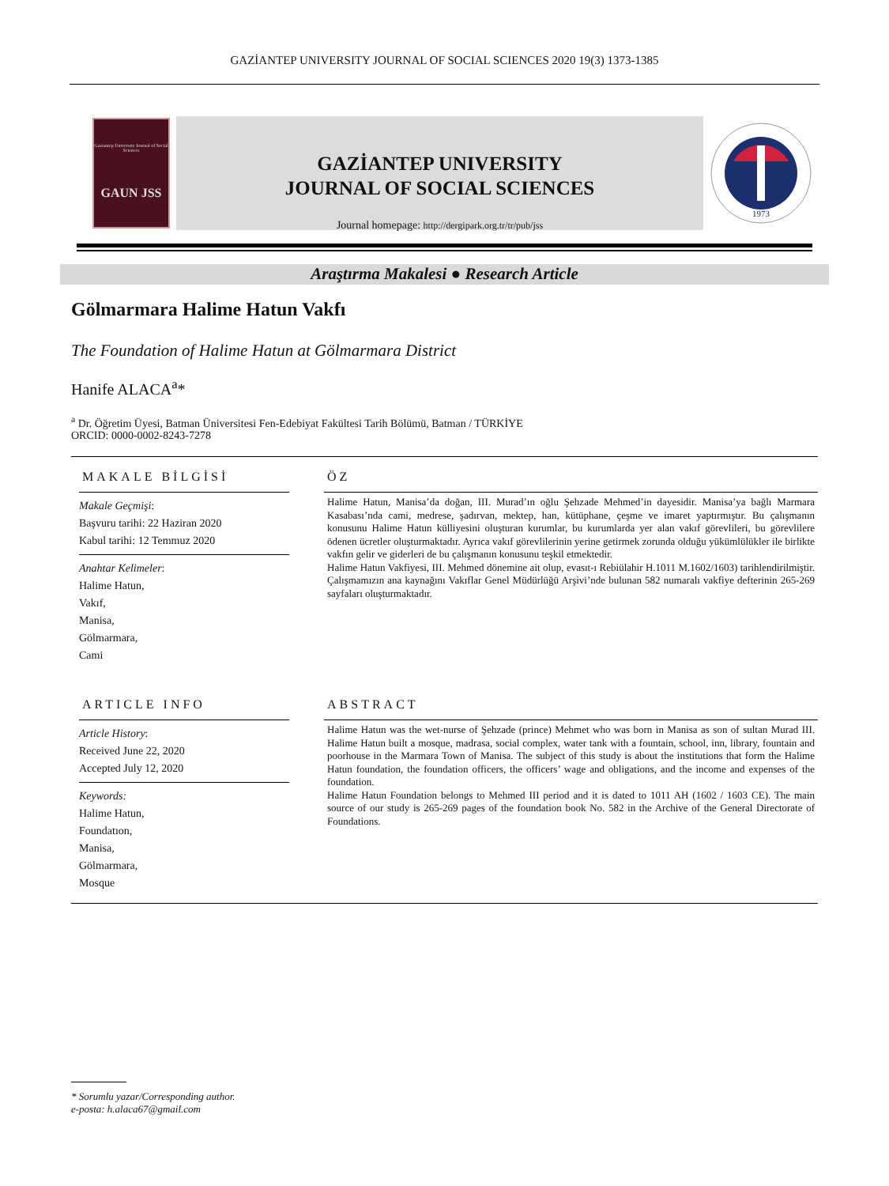GAZİANTEP UNIVERSITY JOURNAL OF SOCIAL SCIENCES 2020 19(3) 1373-1385
Gaziantep University Journal of Social Sciences
GAUN JSS
GAZİANTEP UNIVERSITY
JOURNAL OF SOCIAL SCIENCES
Journal homepage: http://dergipark.org.tr/tr/pub/jss
1973
Araştırma Makalesi ● Research Article
Gölmarmara Halime Hatun Vakfı
The Foundation of Halime Hatun at Gölmarmara District
Hanife ALACA<sup>a</sup>*
<sup>a</sup> Dr. Öğretim Üyesi, Batman Üniversitesi Fen-Edebiyat Fakültesi Tarih Bölümü, Batman / TÜRKİYE
ORCID: 0000-0002-8243-7278
MAKALE BİLGİSİ
Makale Geçmişi:
Başvuru tarihi: 22 Haziran 2020
Kabul tarihi: 12 Temmuz 2020
Anahtar Kelimeler:
Halime Hatun,
Vakıf,
Manisa,
Gölmarmara,
Cami
ÖZ
Halime Hatun, Manisa’da doğan, III. Murad’ın oğlu Şehzade Mehmed’in dayesidir. Manisa’ya bağlı Marmara Kasabası’nda cami, medrese, şadırvan, mektep, han, kütüphane, çeşme ve imaret yaptırmıştır. Bu çalışmanın konusunu Halime Hatun külliyesini oluşturan kurumlar, bu kurumlarda yer alan vakıf görevlileri, bu görevlilere ödenen ücretler oluşturmaktadır. Ayrıca vakıf görevlilerinin yerine getirmek zorunda olduğu yükümlülükler ile birlikte vakfın gelir ve giderleri de bu çalışmanın konusunu teşkil etmektedir.
Halime Hatun Vakfiyesi, III. Mehmed dönemine ait olup, evasıt-ı Rebiülahir H.1011 M.1602/1603) tarihlendirilmiştir. Çalışmamızın ana kaynağını Vakıflar Genel Müdürlüğü Arşivi’nde bulunan 582 numaralı vakfiye defterinin 265-269 sayfaları oluşturmaktadır.
ARTICLE INFO
Article History:
Received June 22, 2020
Accepted July 12, 2020
Keywords:
Halime Hatun,
Foundatıon,
Manisa,
Gölmarmara,
Mosque
ABSTRACT
Halime Hatun was the wet-nurse of Şehzade (prince) Mehmet who was born in Manisa as son of sultan Murad III. Halime Hatun built a mosque, madrasa, social complex, water tank with a fountain, school, inn, library, fountain and poorhouse in the Marmara Town of Manisa. The subject of this study is about the institutions that form the Halime Hatun foundation, the foundation officers, the officers’ wage and obligations, and the income and expenses of the foundation.
Halime Hatun Foundation belongs to Mehmed III period and it is dated to 1011 AH (1602 / 1603 CE). The main source of our study is 265-269 pages of the foundation book No. 582 in the Archive of the General Directorate of Foundations.
* Sorumlu yazar/Corresponding author.
e-posta: h.alaca67@gmail.com